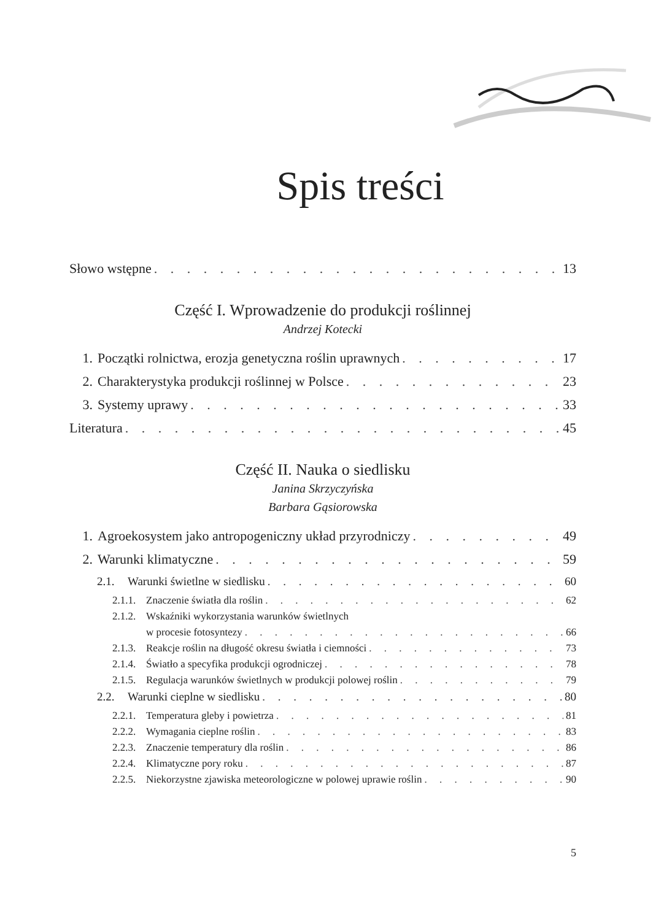Spis treści
Słowo wstępne 13
Część I. Wprowadzenie do produkcji roślinnej
Andrzej Kotecki
1. Początki rolnictwa, erozja genetyczna roślin uprawnych 17
2. Charakterystyka produkcji roślinnej w Polsce 23
3. Systemy uprawy 33
Literatura 45
Część II. Nauka o siedlisku
Janina Skrzyczyńska
Barbara Gąsiorowska
1. Agroekosystem jako antropogeniczny układ przyrodniczy 49
2. Warunki klimatyczne 59
2.1. Warunki świetlne w siedlisku 60
2.1.1. Znaczenie światła dla roślin 62
2.1.2. Wskaźniki wykorzystania warunków świetlnych
w procesie fotosyntezy 66
2.1.3. Reakcje roślin na długość okresu światła i ciemności 73
2.1.4. Światło a specyfika produkcji ogrodniczej 78
2.1.5. Regulacja warunków świetlnych w produkcji polowej roślin 79
2.2. Warunki cieplne w siedlisku 80
2.2.1. Temperatura gleby i powietrza 81
2.2.2. Wymagania cieplne roślin 83
2.2.3. Znaczenie temperatury dla roślin 86
2.2.4. Klimatyczne pory roku 87
2.2.5. Niekorzystne zjawiska meteorologiczne w polowej uprawie roślin 90
5